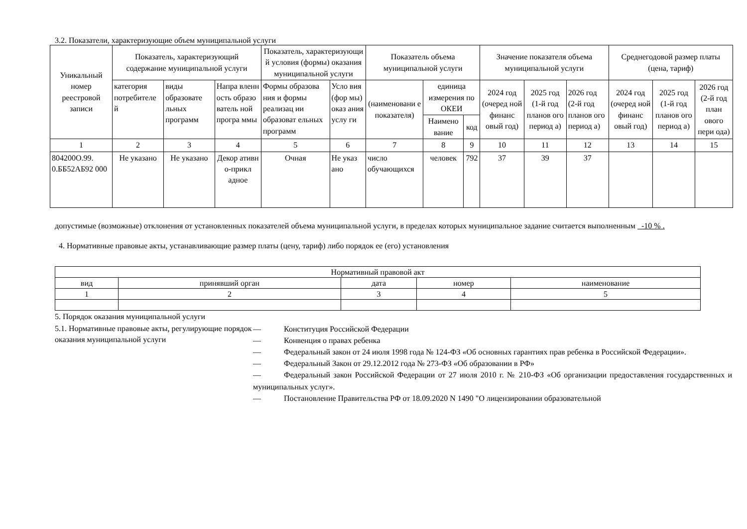3.2. Показатели, характеризующие объем муниципальной услуги
| Уникальный номер реестровой записи | Показатель, характеризующий содержание муниципальной услуги | | | Показатель, характеризующи й условия (формы) оказания муниципальной услуги | | Показатель объема муниципальной услуги | | | Значение показателя объема муниципальной услуги | | | Среднегодовой размер платы (цена, тариф) | | |
| --- | --- | --- | --- | --- | --- | --- | --- | --- | --- | --- | --- | --- | --- | --- |
| | категория потребителе й | виды образовате льных программ | Напра вленн ость образо ватель ной програ ммы | Формы образова ния и формы реализац ии образоват ельных программ | Усло вия (фор мы) оказ ания услу ги | (наименовани е показателя) | единица измерения по ОКЕИ | | 2024 год (очеред ной финанс овый год) | 2025 год (1-й год планов ого период а) | 2026 год (2-й год планов ого период а) | 2024 год (очеред ной финанс овый год) | 2025 год (1-й год планов ого период а) | 2026 год (2-й год план ового пери ода) |
| | | | | | | | Наимено вание | код | | | | | | |
| 1 | 2 | 3 | 4 | 5 | 6 | 7 | 8 | 9 | 10 | 11 | 12 | 13 | 14 | 15 |
| 804200О.99. 0.ББ52АБ92 000 | Не указано | Не указано | Декор ативн о-прикл адное | Очная | Не указ ано | число обучающихся | человек | 792 | 37 | 39 | 37 | | | |
допустимые (возможные) отклонения от установленных показателей объема муниципальной услуги, в пределах которых муниципальное задание считается выполненным -10 % .
4. Нормативные правовые акты, устанавливающие размер платы (цену, тариф) либо порядок ее (его) установления
| Нормативный правовой акт | | | | |
| вид | принявший орган | дата | номер | наименование |
| 1 | 2 | 3 | 4 | 5 |
5. Порядок оказания муниципальной услуги
5.1. Нормативные правовые акты, регулирующие порядок оказания муниципальной услуги
— Конституция Российской Федерации
— Конвенция о правах ребенка
— Федеральный закон от 24 июля 1998 года № 124-ФЗ «Об основных гарантиях прав ребенка в Российской Федерации».
— Федеральный Закон от 29.12.2012 года № 273-ФЗ «Об образовании в РФ»
— Федеральный закон Российской Федерации от 27 июля 2010 г. № 210-ФЗ «Об организации предоставления государственных и муниципальных услуг».
— Постановление Правительства РФ от 18.09.2020 N 1490 "О лицензировании образовательной